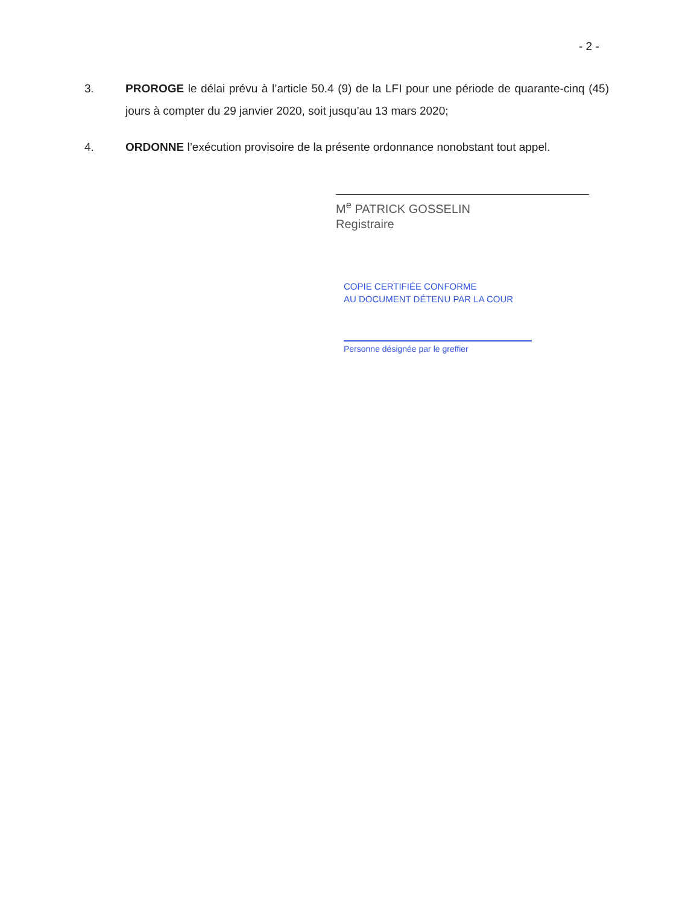- 2 -
3. PROROGE le délai prévu à l’article 50.4 (9) de la LFI pour une période de quarante-cinq (45) jours à compter du 29 janvier 2020, soit jusqu’au 13 mars 2020;
4. ORDONNE l’exécution provisoire de la présente ordonnance nonobstant tout appel.
M<sup>e</sup> PATRICK GOSSELIN
Registraire
COPIE CERTIFIÉE CONFORME
AU DOCUMENT DÉTENU PAR LA COUR
Personne désignée par le greffier